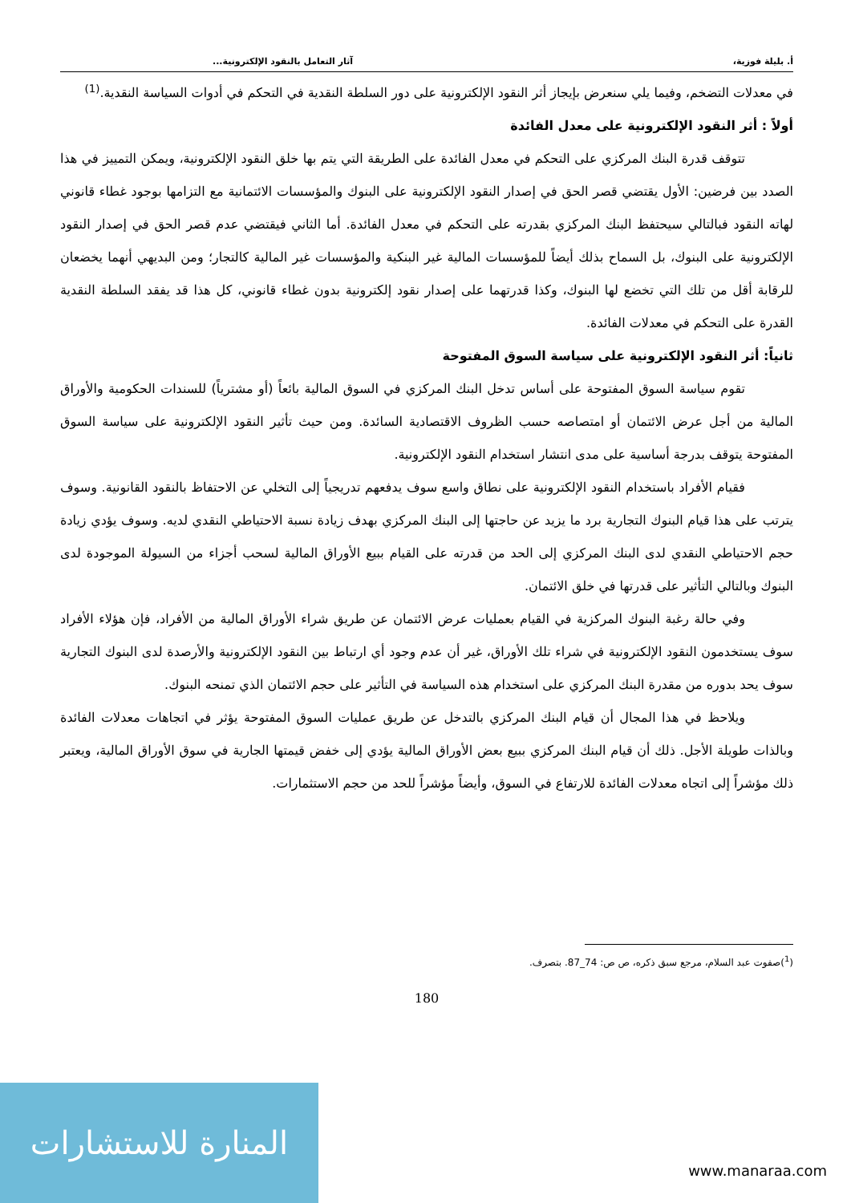أ. بليلة فوزية، آثار التعامل بالنقود الإلكترونية...
في معدلات التضخم، وفيما يلي سنعرض بإيجاز أثر النقود الإلكترونية على دور السلطة النقدية في التحكم في أدوات السياسة النقدية.<sup>(1)</sup>
أولاً : أثر النقود الإلكترونية على معدل الفائدة
تتوقف قدرة البنك المركزي على التحكم في معدل الفائدة على الطريقة التي يتم بها خلق النقود الإلكترونية، ويمكن التمييز في هذا الصدد بين فرضين: الأول يقتضي قصر الحق في إصدار النقود الإلكترونية على البنوك والمؤسسات الائتمانية مع التزامها بوجود غطاء قانوني لهاته النقود فبالتالي سيحتفظ البنك المركزي بقدرته على التحكم في معدل الفائدة. أما الثاني فيقتضي عدم قصر الحق في إصدار النقود الإلكترونية على البنوك، بل السماح بذلك أيضاً للمؤسسات المالية غير البنكية والمؤسسات غير المالية كالتجار؛ ومن البديهي أنهما يخضعان للرقابة أقل من تلك التي تخضع لها البنوك، وكذا قدرتهما على إصدار نقود إلكترونية بدون غطاء قانوني، كل هذا قد يفقد السلطة النقدية القدرة على التحكم في معدلات الفائدة.
ثانياً: أثر النقود الإلكترونية على سياسة السوق المفتوحة
تقوم سياسة السوق المفتوحة على أساس تدخل البنك المركزي في السوق المالية بائعاً (أو مشترياً) للسندات الحكومية والأوراق المالية من أجل عرض الائتمان أو امتصاصه حسب الظروف الاقتصادية السائدة. ومن حيث تأثير النقود الإلكترونية على سياسة السوق المفتوحة يتوقف بدرجة أساسية على مدى انتشار استخدام النقود الإلكترونية.
فقيام الأفراد باستخدام النقود الإلكترونية على نطاق واسع سوف يدفعهم تدريجياً إلى التخلي عن الاحتفاظ بالنقود القانونية. وسوف يترتب على هذا قيام البنوك التجارية برد ما يزيد عن حاجتها إلى البنك المركزي بهدف زيادة نسبة الاحتياطي النقدي لديه. وسوف يؤدي زيادة حجم الاحتياطي النقدي لدى البنك المركزي إلى الحد من قدرته على القيام ببيع الأوراق المالية لسحب أجزاء من السيولة الموجودة لدى البنوك وبالتالي التأثير على قدرتها في خلق الائتمان.
وفي حالة رغبة البنوك المركزية في القيام بعمليات عرض الائتمان عن طريق شراء الأوراق المالية من الأفراد، فإن هؤلاء الأفراد سوف يستخدمون النقود الإلكترونية في شراء تلك الأوراق، غير أن عدم وجود أي ارتباط بين النقود الإلكترونية والأرصدة لدى البنوك التجارية سوف يحد بدوره من مقدرة البنك المركزي على استخدام هذه السياسة في التأثير على حجم الائتمان الذي تمنحه البنوك.
ويلاحظ في هذا المجال أن قيام البنك المركزي بالتدخل عن طريق عمليات السوق المفتوحة يؤثر في اتجاهات معدلات الفائدة وبالذات طويلة الأجل. ذلك أن قيام البنك المركزي ببيع بعض الأوراق المالية يؤدي إلى خفض قيمتها الجارية في سوق الأوراق المالية، ويعتبر ذلك مؤشراً إلى اتجاه معدلات الفائدة للارتفاع في السوق، وأيضاً مؤشراً للحد من حجم الاستثمارات.
(<sup>1</sup>)صفوت عبد السلام، مرجع سبق ذكره، ص ص: 74_87. بتصرف.
180
المنارة للاستشارات
www.manaraa.com